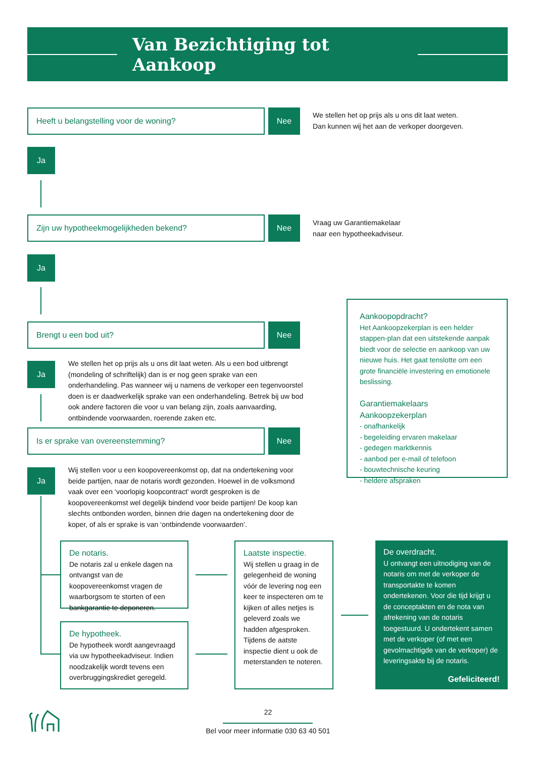Van Bezichtiging tot Aankoop
Heeft u belangstelling voor de woning? Nee
We stellen het op prijs als u ons dit laat weten.
Dan kunnen wij het aan de verkoper doorgeven.
Ja
Zijn uw hypotheekmogelijkheden bekend? Nee
Vraag uw Garantiemakelaar
naar een hypotheekadviseur.
Ja
Brengt u een bod uit? Nee
Ja
We stellen het op prijs als u ons dit laat weten. Als u een bod uitbrengt (mondeling of schriftelijk) dan is er nog geen sprake van een onderhandeling. Pas wanneer wij u namens de verkoper een tegenvoorstel doen is er daadwerkelijk sprake van een onderhandeling. Betrek bij uw bod ook andere factoren die voor u van belang zijn, zoals aanvaarding, ontbindende voorwaarden, roerende zaken etc.
Is er sprake van overeenstemming? Nee
Ja
Wij stellen voor u een koopovereenkomst op, dat na ondertekening voor beide partijen, naar de notaris wordt gezonden. Hoewel in de volksmond vaak over een ‘voorlopig koopcontract’ wordt gesproken is de koopovereenkomst wel degelijk bindend voor beide partijen! De koop kan slechts ontbonden worden, binnen drie dagen na ondertekening door de koper, of als er sprake is van ‘ontbindende voorwaarden’.
Aankoopopdracht?
Het Aankoopzekerplan is een helder stappen-plan dat een uitstekende aanpak biedt voor de selectie en aankoop van uw nieuwe huis. Het gaat tenslotte om een grote financiële investering en emotionele beslissing.
Garantiemakelaars Aankoopzekerplan
- onafhankelijk
- begeleiding ervaren makelaar
- gedegen marktkennis
- aanbod per e-mail of telefoon
- bouwtechnische keuring
- heldere afspraken
De notaris.
De notaris zal u enkele dagen na ontvangst van de koopovereenkomst vragen de waarborgsom te storten of een bankgarantie te deponeren.
De hypotheek.
De hypotheek wordt aangevraagd via uw hypotheekadviseur. Indien noodzakelijk wordt tevens een overbruggingskrediet geregeld.
Laatste inspectie.
Wij stellen u graag in de gelegenheid de woning vóór de levering nog een keer te inspecteren om te kijken of alles netjes is geleverd zoals we hadden afgesproken. Tijdens de aatste inspectie dient u ook de meterstanden te noteren.
De overdracht.
U ontvangt een uitnodiging van de notaris om met de verkoper de transportakte te komen ondertekenen. Voor die tijd krijgt u de conceptakten en de nota van afrekening van de notaris toegestuurd. U ondertekent samen met de verkoper (of met een gevolmachtigde van de verkoper) de leveringsakte bij de notaris.
Gefeliciteerd!
22
Bel voor meer informatie 030 63 40 501